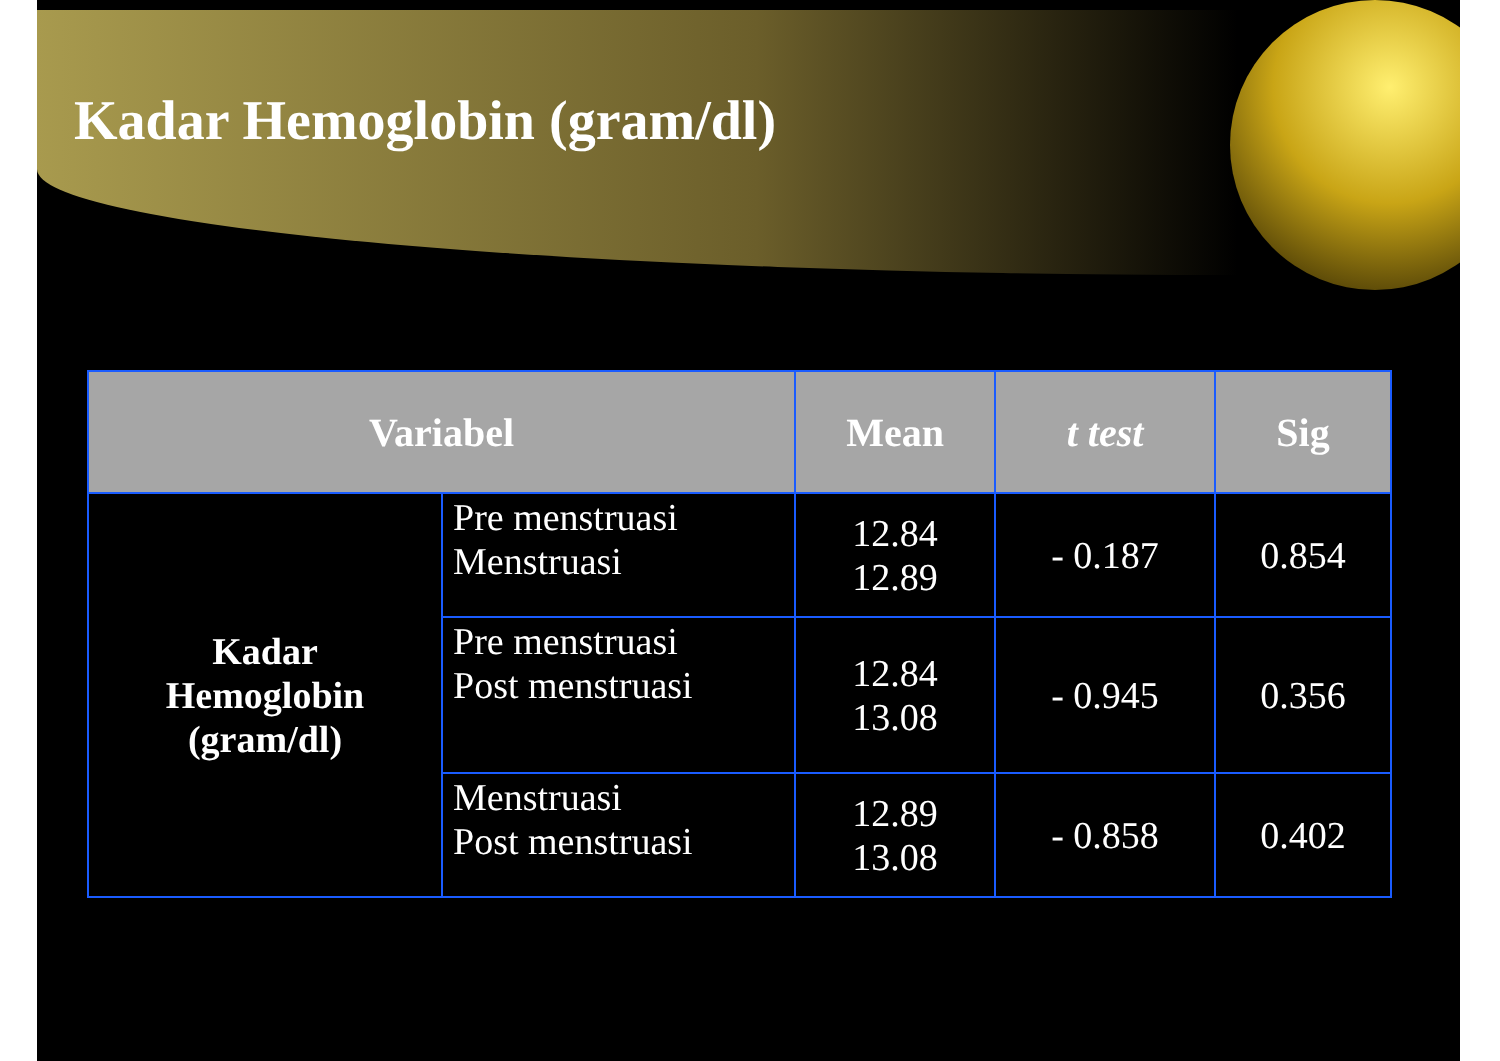Kadar Hemoglobin (gram/dl)
| Variabel | | Mean | t test | Sig |
| --- | --- | --- | --- | --- |
| Kadar Hemoglobin (gram/dl) | Pre menstruasi Menstruasi | 12.84 12.89 | - 0.187 | 0.854 |
| | Pre menstruasi Post menstruasi | 12.84 13.08 | - 0.945 | 0.356 |
| | Menstruasi Post menstruasi | 12.89 13.08 | - 0.858 | 0.402 |